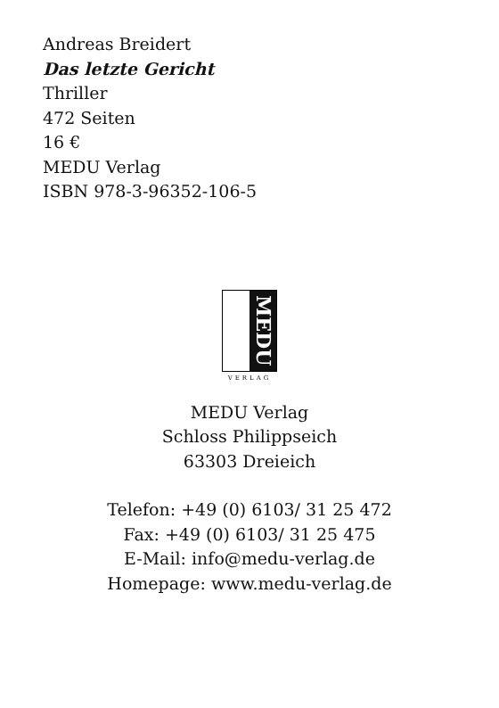Andreas Breidert
Das letzte Gericht
Thriller
472 Seiten
16 €
MEDU Verlag
ISBN 978-3-96352-106-5
MEDU
VERLAG
MEDU Verlag
Schloss Philippseich
63303 Dreieich
Telefon: +49 (0) 6103/ 31 25 472
Fax: +49 (0) 6103/ 31 25 475
E-Mail: info@medu-verlag.de
Homepage: www.medu-verlag.de